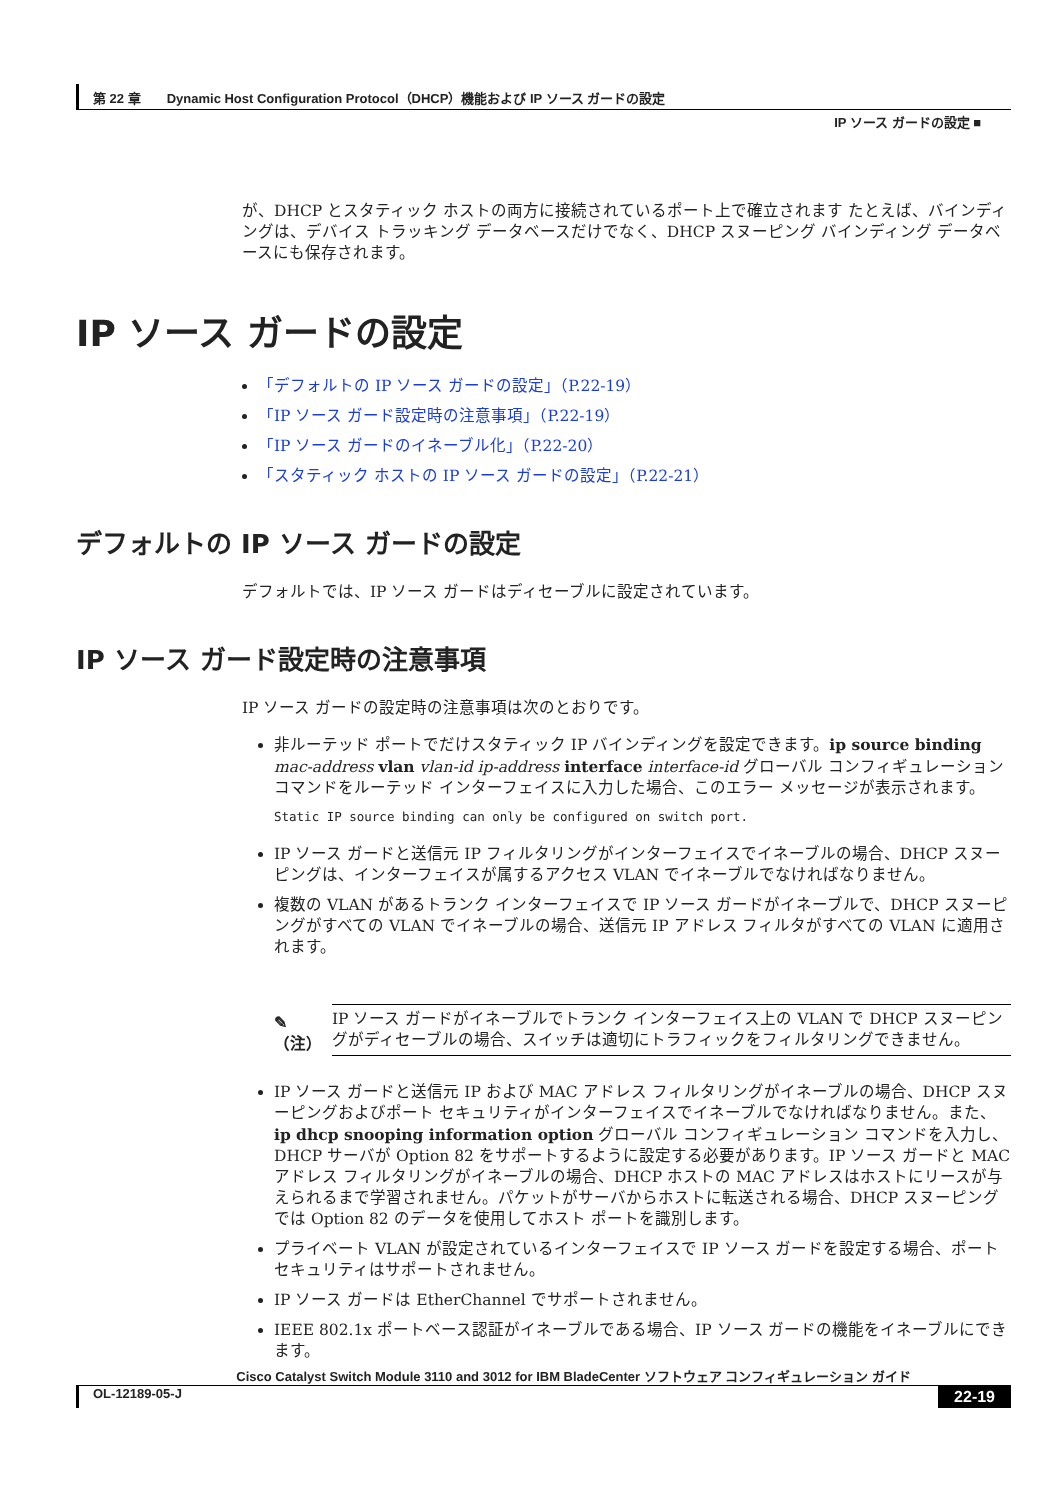第 22 章　　Dynamic Host Configuration Protocol（DHCP）機能および IP ソース ガードの設定
IP ソース ガードの設定 ■
が、DHCP とスタティック ホストの両方に接続されているポート上で確立されます たとえば、バインディングは、デバイス トラッキング データベースだけでなく、DHCP スヌーピング バインディング データベースにも保存されます。
IP ソース ガードの設定
「デフォルトの IP ソース ガードの設定」（P.22-19）
「IP ソース ガード設定時の注意事項」（P.22-19）
「IP ソース ガードのイネーブル化」（P.22-20）
「スタティック ホストの IP ソース ガードの設定」（P.22-21）
デフォルトの IP ソース ガードの設定
デフォルトでは、IP ソース ガードはディセーブルに設定されています。
IP ソース ガード設定時の注意事項
IP ソース ガードの設定時の注意事項は次のとおりです。
非ルーテッド ポートでだけスタティック IP バインディングを設定できます。ip source binding mac-address vlan vlan-id ip-address interface interface-id グローバル コンフィギュレーション コマンドをルーテッド インターフェイスに入力した場合、このエラー メッセージが表示されます。
Static IP source binding can only be configured on switch port.
IP ソース ガードと送信元 IP フィルタリングがインターフェイスでイネーブルの場合、DHCP スヌーピングは、インターフェイスが属するアクセス VLAN でイネーブルでなければなりません。
複数の VLAN があるトランク インターフェイスで IP ソース ガードがイネーブルで、DHCP スヌーピングがすべての VLAN でイネーブルの場合、送信元 IP アドレス フィルタがすべての VLAN に適用されます。
✎
（注）
IP ソース ガードがイネーブルでトランク インターフェイス上の VLAN で DHCP スヌーピングがディセーブルの場合、スイッチは適切にトラフィックをフィルタリングできません。
IP ソース ガードと送信元 IP および MAC アドレス フィルタリングがイネーブルの場合、DHCP スヌーピングおよびポート セキュリティがインターフェイスでイネーブルでなければなりません。また、ip dhcp snooping information option グローバル コンフィギュレーション コマンドを入力し、DHCP サーバが Option 82 をサポートするように設定する必要があります。IP ソース ガードと MAC アドレス フィルタリングがイネーブルの場合、DHCP ホストの MAC アドレスはホストにリースが与えられるまで学習されません。パケットがサーバからホストに転送される場合、DHCP スヌーピングでは Option 82 のデータを使用してホスト ポートを識別します。
プライベート VLAN が設定されているインターフェイスで IP ソース ガードを設定する場合、ポート セキュリティはサポートされません。
IP ソース ガードは EtherChannel でサポートされません。
IEEE 802.1x ポートベース認証がイネーブルである場合、IP ソース ガードの機能をイネーブルにできます。
Cisco Catalyst Switch Module 3110 and 3012 for IBM BladeCenter ソフトウェア コンフィギュレーション ガイド
OL-12189-05-J 22-19